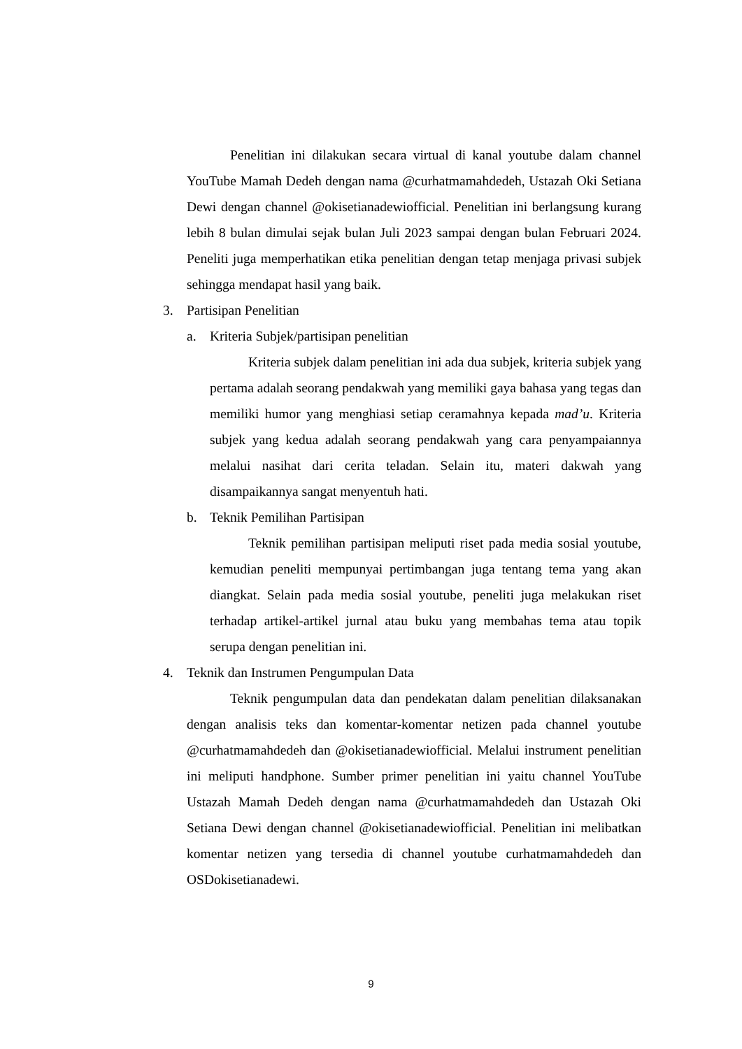Penelitian ini dilakukan secara virtual di kanal youtube dalam channel YouTube Mamah Dedeh dengan nama @curhatmamahdedeh, Ustazah Oki Setiana Dewi dengan channel @okisetianadewiofficial. Penelitian ini berlangsung kurang lebih 8 bulan dimulai sejak bulan Juli 2023 sampai dengan bulan Februari 2024. Peneliti juga memperhatikan etika penelitian dengan tetap menjaga privasi subjek sehingga mendapat hasil yang baik.
3. Partisipan Penelitian
a. Kriteria Subjek/partisipan penelitian
Kriteria subjek dalam penelitian ini ada dua subjek, kriteria subjek yang pertama adalah seorang pendakwah yang memiliki gaya bahasa yang tegas dan memiliki humor yang menghiasi setiap ceramahnya kepada mad’u. Kriteria subjek yang kedua adalah seorang pendakwah yang cara penyampaiannya melalui nasihat dari cerita teladan. Selain itu, materi dakwah yang disampaikannya sangat menyentuh hati.
b. Teknik Pemilihan Partisipan
Teknik pemilihan partisipan meliputi riset pada media sosial youtube, kemudian peneliti mempunyai pertimbangan juga tentang tema yang akan diangkat. Selain pada media sosial youtube, peneliti juga melakukan riset terhadap artikel-artikel jurnal atau buku yang membahas tema atau topik serupa dengan penelitian ini.
4. Teknik dan Instrumen Pengumpulan Data
Teknik pengumpulan data dan pendekatan dalam penelitian dilaksanakan dengan analisis teks dan komentar-komentar netizen pada channel youtube @curhatmamahdedeh dan @okisetianadewiofficial. Melalui instrument penelitian ini meliputi handphone. Sumber primer penelitian ini yaitu channel YouTube Ustazah Mamah Dedeh dengan nama @curhatmamahdedeh dan Ustazah Oki Setiana Dewi dengan channel @okisetianadewiofficial. Penelitian ini melibatkan komentar netizen yang tersedia di channel youtube curhatmamahdedeh dan OSDokisetianadewi.
9